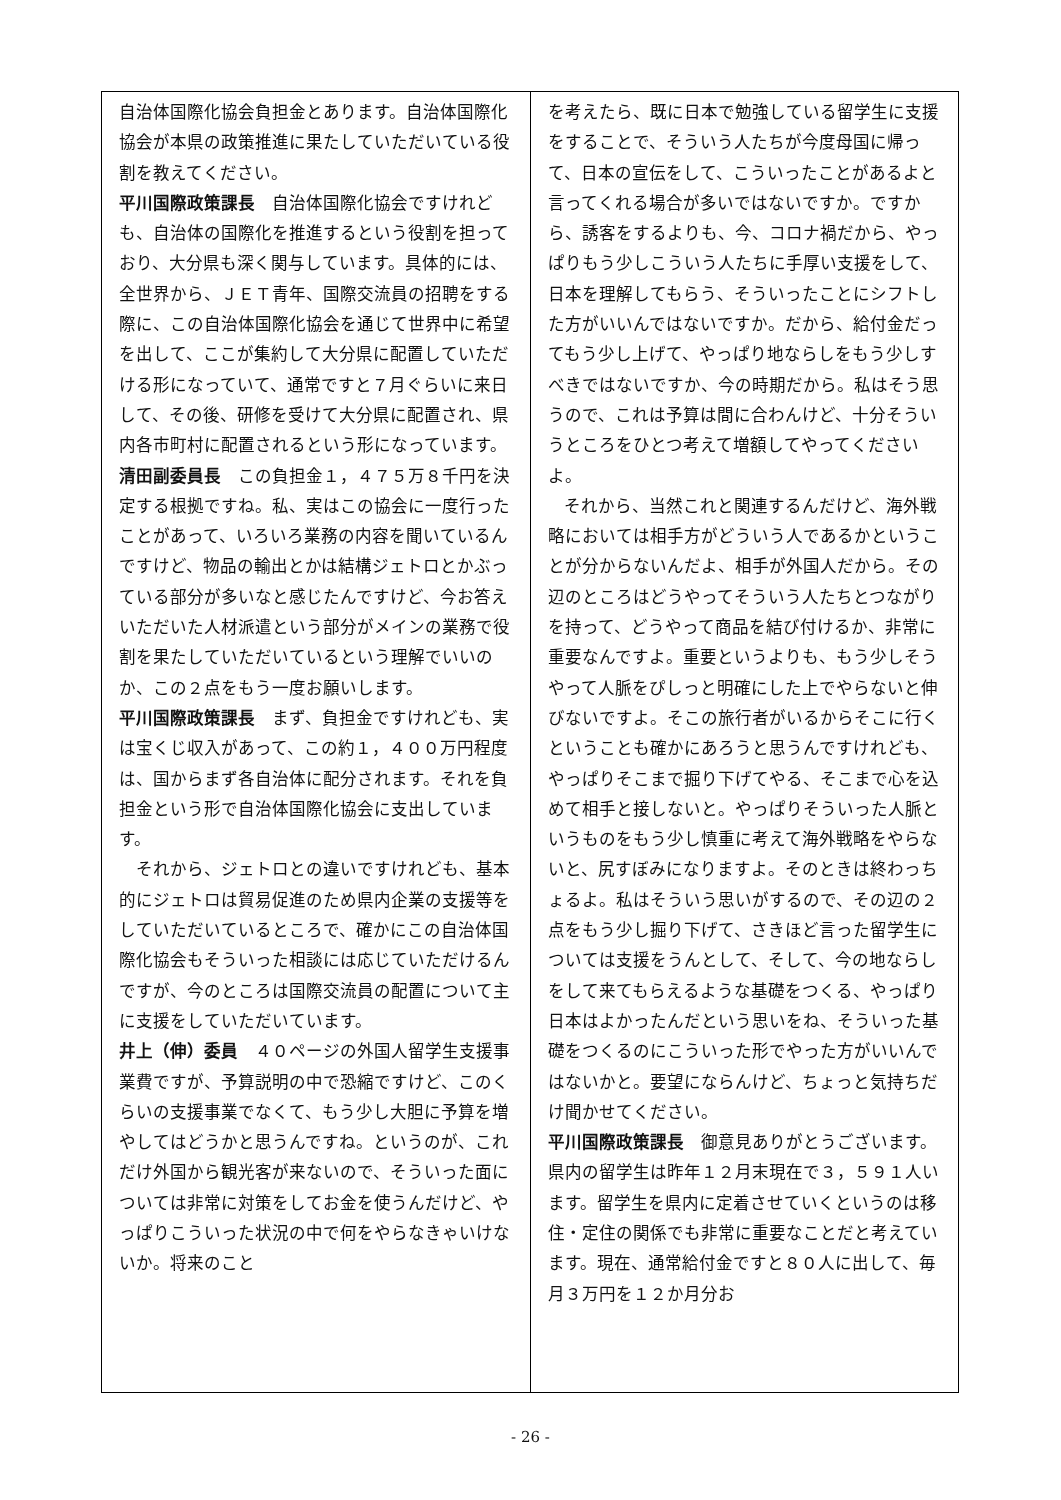自治体国際化協会負担金とあります。自治体国際化協会が本県の政策推進に果たしていただいている役割を教えてください。
平川国際政策課長　自治体国際化協会ですけれども、自治体の国際化を推進するという役割を担っており、大分県も深く関与しています。具体的には、全世界から、ＪＥＴ青年、国際交流員の招聘をする際に、この自治体国際化協会を通じて世界中に希望を出して、ここが集約して大分県に配置していただける形になっていて、通常ですと７月ぐらいに来日して、その後、研修を受けて大分県に配置され、県内各市町村に配置されるという形になっています。
清田副委員長　この負担金１，４７５万８千円を決定する根拠ですね。私、実はこの協会に一度行ったことがあって、いろいろ業務の内容を聞いているんですけど、物品の輸出とかは結構ジェトロとかぶっている部分が多いなと感じたんですけど、今お答えいただいた人材派遣という部分がメインの業務で役割を果たしていただいているという理解でいいのか、この２点をもう一度お願いします。
平川国際政策課長　まず、負担金ですけれども、実は宝くじ収入があって、この約１，４００万円程度は、国からまず各自治体に配分されます。それを負担金という形で自治体国際化協会に支出しています。
それから、ジェトロとの違いですけれども、基本的にジェトロは貿易促進のため県内企業の支援等をしていただいているところで、確かにこの自治体国際化協会もそういった相談には応じていただけるんですが、今のところは国際交流員の配置について主に支援をしていただいています。
井上（伸）委員　４０ページの外国人留学生支援事業費ですが、予算説明の中で恐縮ですけど、このくらいの支援事業でなくて、もう少し大胆に予算を増やしてはどうかと思うんですね。というのが、これだけ外国から観光客が来ないので、そういった面については非常に対策をしてお金を使うんだけど、やっぱりこういった状況の中で何をやらなきゃいけないか。将来のこと
を考えたら、既に日本で勉強している留学生に支援をすることで、そういう人たちが今度母国に帰って、日本の宣伝をして、こういったことがあるよと言ってくれる場合が多いではないですか。ですから、誘客をするよりも、今、コロナ禍だから、やっぱりもう少しこういう人たちに手厚い支援をして、日本を理解してもらう、そういったことにシフトした方がいいんではないですか。だから、給付金だってもう少し上げて、やっぱり地ならしをもう少しすべきではないですか、今の時期だから。私はそう思うので、これは予算は間に合わんけど、十分そういうところをひとつ考えて増額してやってくださいよ。
それから、当然これと関連するんだけど、海外戦略においては相手方がどういう人であるかということが分からないんだよ、相手が外国人だから。その辺のところはどうやってそういう人たちとつながりを持って、どうやって商品を結び付けるか、非常に重要なんですよ。重要というよりも、もう少しそうやって人脈をぴしっと明確にした上でやらないと伸びないですよ。そこの旅行者がいるからそこに行くということも確かにあろうと思うんですけれども、やっぱりそこまで掘り下げてやる、そこまで心を込めて相手と接しないと。やっぱりそういった人脈というものをもう少し慎重に考えて海外戦略をやらないと、尻すぼみになりますよ。そのときは終わっちょるよ。私はそういう思いがするので、その辺の２点をもう少し掘り下げて、さきほど言った留学生については支援をうんとして、そして、今の地ならしをして来てもらえるような基礎をつくる、やっぱり日本はよかったんだという思いをね、そういった基礎をつくるのにこういった形でやった方がいいんではないかと。要望にならんけど、ちょっと気持ちだけ聞かせてください。
平川国際政策課長　御意見ありがとうございます。県内の留学生は昨年１２月末現在で３，５９１人います。留学生を県内に定着させていくというのは移住・定住の関係でも非常に重要なことだと考えています。現在、通常給付金ですと８０人に出して、毎月３万円を１２か月分お
- 26 -